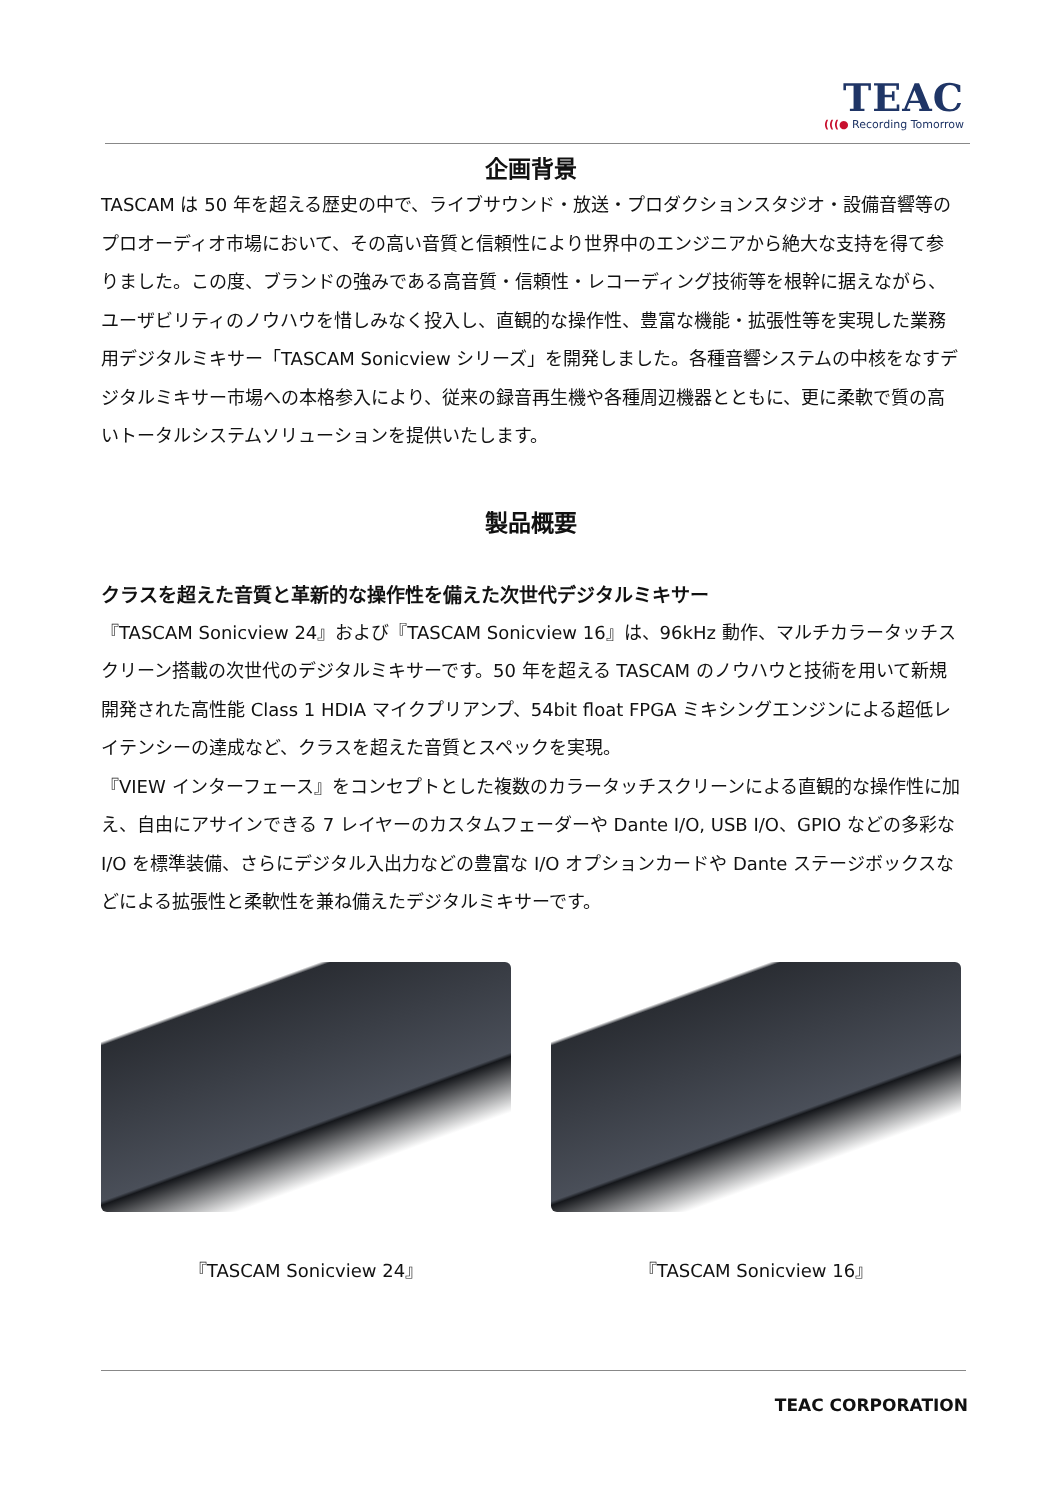TEAC
(((● Recording Tomorrow
企画背景
TASCAM は 50 年を超える歴史の中で、ライブサウンド・放送・プロダクションスタジオ・設備音響等のプロオーディオ市場において、その高い音質と信頼性により世界中のエンジニアから絶大な支持を得て参りました。この度、ブランドの強みである高音質・信頼性・レコーディング技術等を根幹に据えながら、ユーザビリティのノウハウを惜しみなく投入し、直観的な操作性、豊富な機能・拡張性等を実現した業務用デジタルミキサー「TASCAM Sonicview シリーズ」を開発しました。各種音響システムの中核をなすデジタルミキサー市場への本格参入により、従来の録音再生機や各種周辺機器とともに、更に柔軟で質の高いトータルシステムソリューションを提供いたします。
製品概要
クラスを超えた音質と革新的な操作性を備えた次世代デジタルミキサー
『TASCAM Sonicview 24』および『TASCAM Sonicview 16』は、96kHz 動作、マルチカラータッチスクリーン搭載の次世代のデジタルミキサーです。50 年を超える TASCAM のノウハウと技術を用いて新規開発された高性能 Class 1 HDIA マイクプリアンプ、54bit float FPGA ミキシングエンジンによる超低レイテンシーの達成など、クラスを超えた音質とスペックを実現。
『VIEW インターフェース』をコンセプトとした複数のカラータッチスクリーンによる直観的な操作性に加え、自由にアサインできる 7 レイヤーのカスタムフェーダーや Dante I/O, USB I/O、GPIO などの多彩な I/O を標準装備、さらにデジタル入出力などの豊富な I/O オプションカードや Dante ステージボックスなどによる拡張性と柔軟性を兼ね備えたデジタルミキサーです。
『TASCAM Sonicview 24』 『TASCAM Sonicview 16』
TEAC CORPORATION